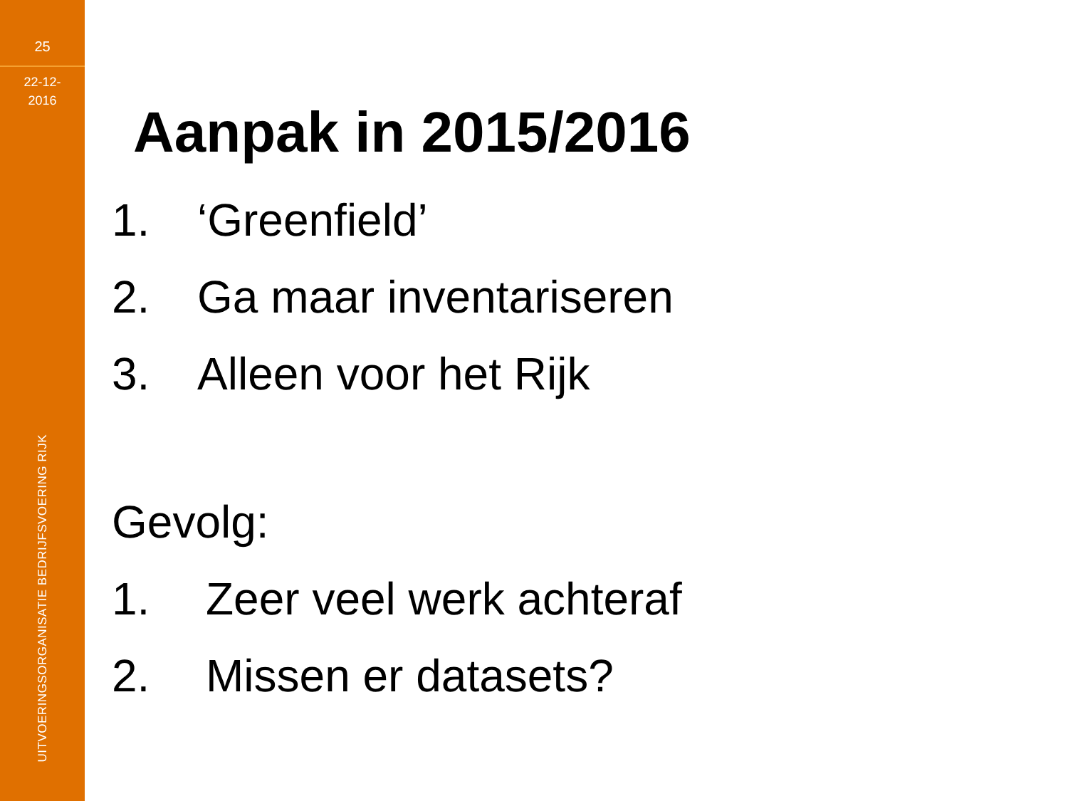25
22-12-
2016
UITVOERINGSORGANISATIE BEDRIJFSVOERING RIJK
Aanpak in 2015/2016
1. ‘Greenfield’
2. Ga maar inventariseren
3. Alleen voor het Rijk
Gevolg:
1. Zeer veel werk achteraf
2. Missen er datasets?